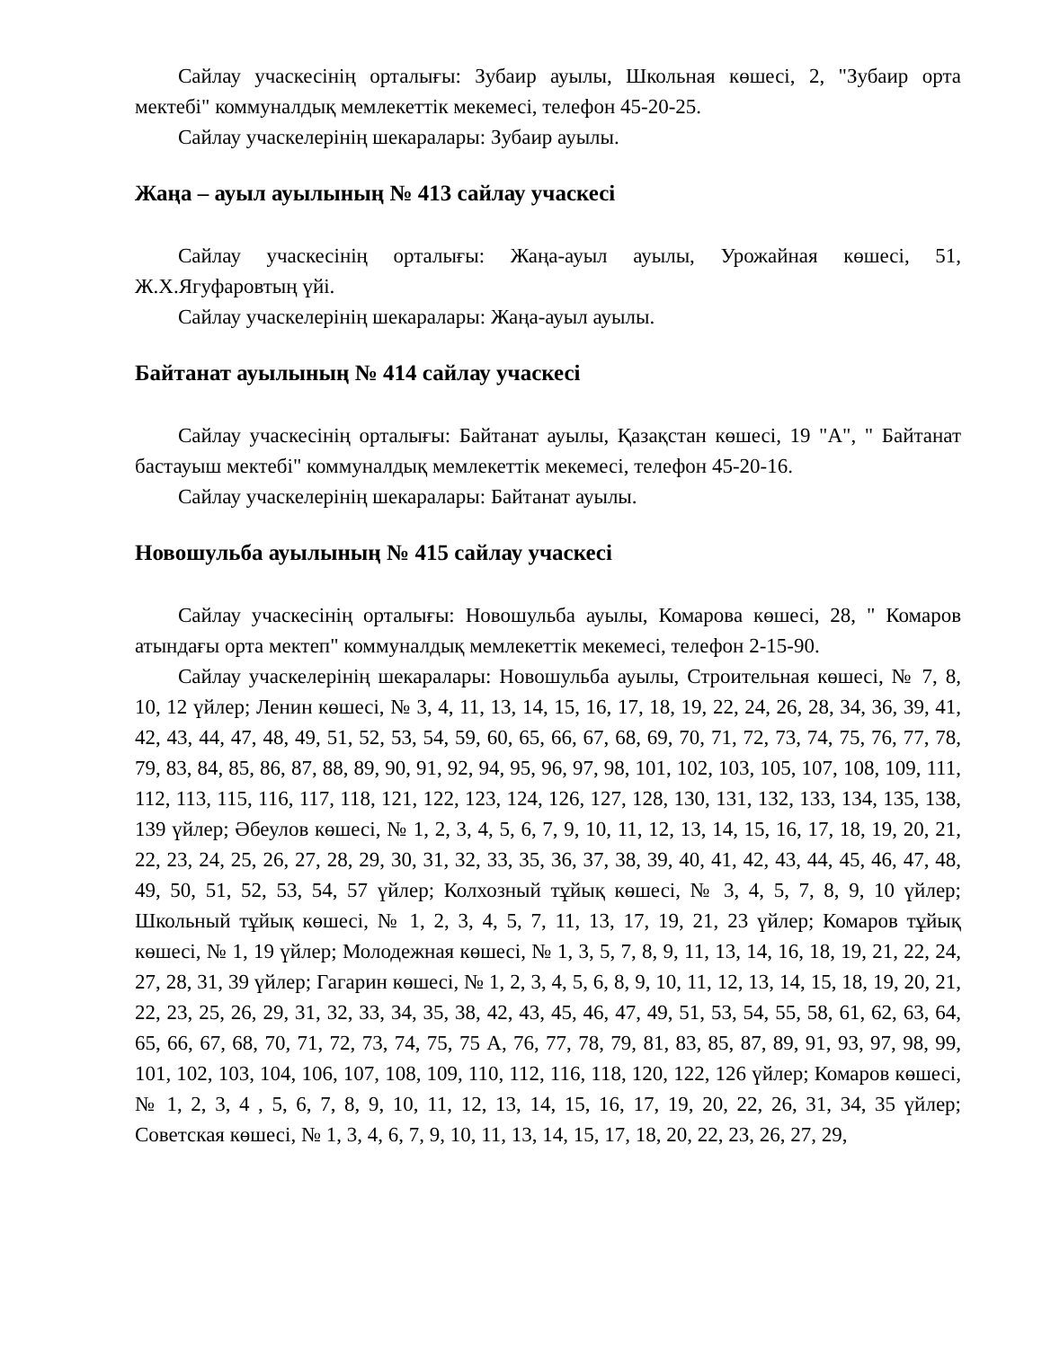Сайлау учаскесінің орталығы: Зубаир ауылы, Школьная көшесі, 2, "Зубаир орта мектебі" коммуналдық мемлекеттік мекемесі, телефон 45-20-25.
Сайлау учаскелерінің шекаралары: Зубаир ауылы.
Жаңа – ауыл ауылының № 413 сайлау учаскесі
Сайлау учаскесінің орталығы: Жаңа-ауыл ауылы, Урожайная көшесі, 51, Ж.Х.Ягуфаровтың үйі.
Сайлау учаскелерінің шекаралары: Жаңа-ауыл ауылы.
Байтанат ауылының № 414 сайлау учаскесі
Сайлау учаскесінің орталығы: Байтанат ауылы, Қазақстан көшесі, 19 "А", " Байтанат бастауыш мектебі" коммуналдық мемлекеттік мекемесі, телефон 45-20-16.
Сайлау учаскелерінің шекаралары: Байтанат ауылы.
Новошульба ауылының № 415 сайлау учаскесі
Сайлау учаскесінің орталығы: Новошульба ауылы, Комарова көшесі, 28, " Комаров атындағы орта мектеп" коммуналдық мемлекеттік мекемесі, телефон 2-15-90.
Сайлау учаскелерінің шекаралары: Новошульба ауылы, Строительная көшесі, № 7, 8, 10, 12 үйлер; Ленин көшесі, № 3, 4, 11, 13, 14, 15, 16, 17, 18, 19, 22, 24, 26, 28, 34, 36, 39, 41, 42, 43, 44, 47, 48, 49, 51, 52, 53, 54, 59, 60, 65, 66, 67, 68, 69, 70, 71, 72, 73, 74, 75, 76, 77, 78, 79, 83, 84, 85, 86, 87, 88, 89, 90, 91, 92, 94, 95, 96, 97, 98, 101, 102, 103, 105, 107, 108, 109, 111, 112, 113, 115, 116, 117, 118, 121, 122, 123, 124, 126, 127, 128, 130, 131, 132, 133, 134, 135, 138, 139 үйлер; Әбеулов көшесі, № 1, 2, 3, 4, 5, 6, 7, 9, 10, 11, 12, 13, 14, 15, 16, 17, 18, 19, 20, 21, 22, 23, 24, 25, 26, 27, 28, 29, 30, 31, 32, 33, 35, 36, 37, 38, 39, 40, 41, 42, 43, 44, 45, 46, 47, 48, 49, 50, 51, 52, 53, 54, 57 үйлер; Колхозный тұйық көшесі, № 3, 4, 5, 7, 8, 9, 10 үйлер; Школьный тұйық көшесі, № 1, 2, 3, 4, 5, 7, 11, 13, 17, 19, 21, 23 үйлер; Комаров тұйық көшесі, № 1, 19 үйлер; Молодежная көшесі, № 1, 3, 5, 7, 8, 9, 11, 13, 14, 16, 18, 19, 21, 22, 24, 27, 28, 31, 39 үйлер; Гагарин көшесі, № 1, 2, 3, 4, 5, 6, 8, 9, 10, 11, 12, 13, 14, 15, 18, 19, 20, 21, 22, 23, 25, 26, 29, 31, 32, 33, 34, 35, 38, 42, 43, 45, 46, 47, 49, 51, 53, 54, 55, 58, 61, 62, 63, 64, 65, 66, 67, 68, 70, 71, 72, 73, 74, 75, 75 А, 76, 77, 78, 79, 81, 83, 85, 87, 89, 91, 93, 97, 98, 99, 101, 102, 103, 104, 106, 107, 108, 109, 110, 112, 116, 118, 120, 122, 126 үйлер; Комаров көшесі, № 1, 2, 3, 4 , 5, 6, 7, 8, 9, 10, 11, 12, 13, 14, 15, 16, 17, 19, 20, 22, 26, 31, 34, 35 үйлер; Советская көшесі, № 1, 3, 4, 6, 7, 9, 10, 11, 13, 14, 15, 17, 18, 20, 22, 23, 26, 27, 29,